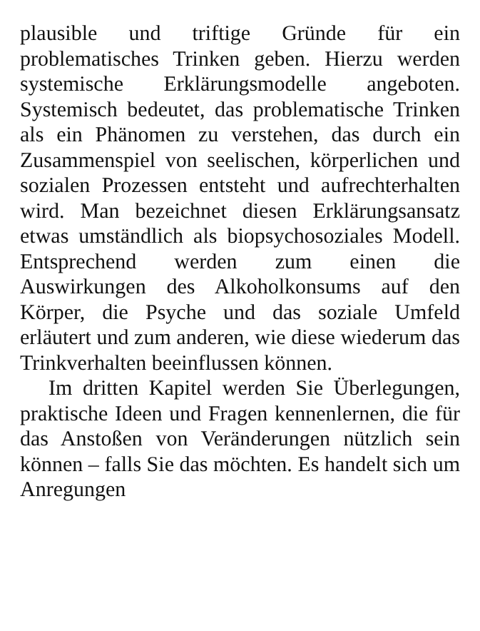plausible und triftige Gründe für ein problematisches Trinken geben. Hierzu werden systemische Erklärungsmodelle angeboten. Systemisch bedeutet, das problematische Trinken als ein Phänomen zu verstehen, das durch ein Zusammenspiel von seelischen, körperlichen und sozialen Prozessen entsteht und aufrechterhalten wird. Man bezeichnet diesen Erklärungsansatz etwas umständlich als biopsychosoziales Modell. Entsprechend werden zum einen die Auswirkungen des Alkoholkonsums auf den Körper, die Psyche und das soziale Umfeld erläutert und zum anderen, wie diese wiederum das Trinkverhalten beeinflussen können.
Im dritten Kapitel werden Sie Überlegungen, praktische Ideen und Fragen kennenlernen, die für das Anstoßen von Veränderungen nützlich sein können – falls Sie das möchten. Es handelt sich um Anregungen